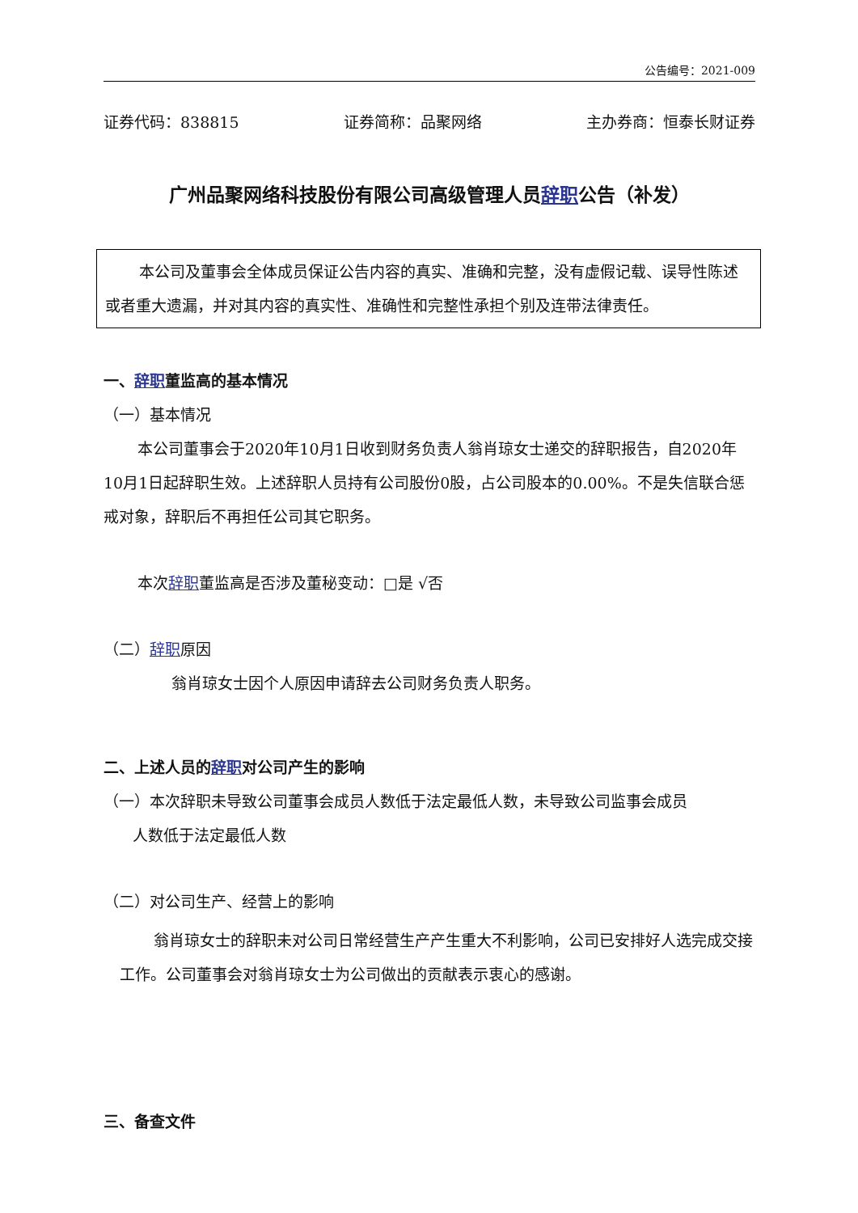公告编号：2021-009
证券代码：838815 证券简称：品聚网络 主办券商：恒泰长财证券
广州品聚网络科技股份有限公司高级管理人员辞职公告（补发）
本公司及董事会全体成员保证公告内容的真实、准确和完整，没有虚假记载、误导性陈述或者重大遗漏，并对其内容的真实性、准确性和完整性承担个别及连带法律责任。
一、辞职董监高的基本情况
（一）基本情况
本公司董事会于2020年10月1日收到财务负责人翁肖琼女士递交的辞职报告，自2020年10月1日起辞职生效。上述辞职人员持有公司股份0股，占公司股本的0.00%。不是失信联合惩戒对象，辞职后不再担任公司其它职务。
本次辞职董监高是否涉及董秘变动：□是 √否
（二）辞职原因
翁肖琼女士因个人原因申请辞去公司财务负责人职务。
二、上述人员的辞职对公司产生的影响
（一）本次辞职未导致公司董事会成员人数低于法定最低人数，未导致公司监事会成员
人数低于法定最低人数
（二）对公司生产、经营上的影响
翁肖琼女士的辞职未对公司日常经营生产产生重大不利影响，公司已安排好人选完成交接工作。公司董事会对翁肖琼女士为公司做出的贡献表示衷心的感谢。
三、备查文件